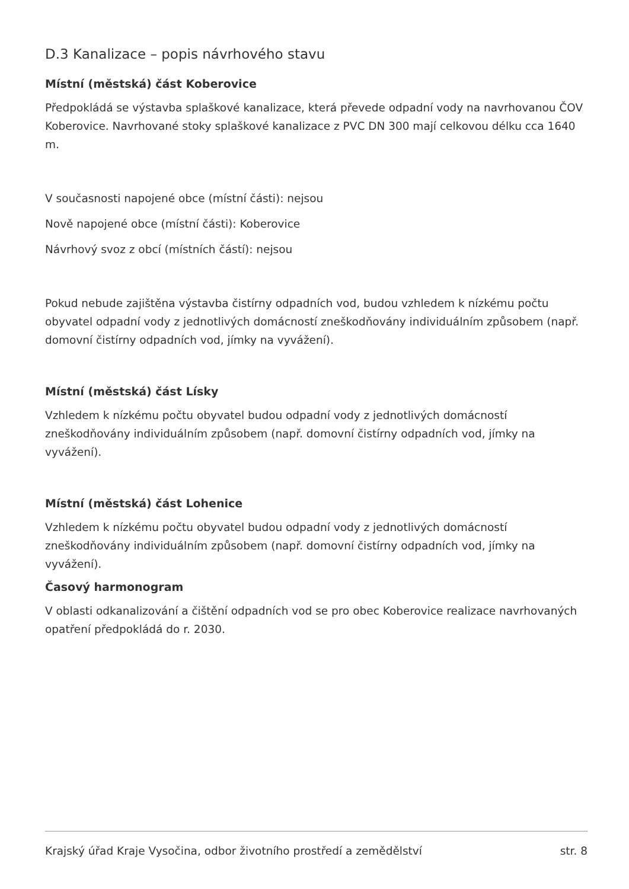D.3 Kanalizace – popis návrhového stavu
Místní (městská) část Koberovice
Předpokládá se výstavba splaškové kanalizace, která převede odpadní vody na navrhovanou ČOV Koberovice. Navrhované stoky splaškové kanalizace z PVC DN 300 mají celkovou délku cca 1640 m.
V současnosti napojené obce (místní části): nejsou
Nově napojené obce (místní části): Koberovice
Návrhový svoz z obcí (místních částí): nejsou
Pokud nebude zajištěna výstavba čistírny odpadních vod, budou vzhledem k nízkému počtu obyvatel odpadní vody z jednotlivých domácností zneškodňovány individuálním způsobem (např. domovní čistírny odpadních vod, jímky na vyvážení).
Místní (městská) část Lísky
Vzhledem k nízkému počtu obyvatel budou odpadní vody z jednotlivých domácností zneškodňovány individuálním způsobem (např. domovní čistírny odpadních vod, jímky na vyvážení).
Místní (městská) část Lohenice
Vzhledem k nízkému počtu obyvatel budou odpadní vody z jednotlivých domácností zneškodňovány individuálním způsobem (např. domovní čistírny odpadních vod, jímky na vyvážení).
Časový harmonogram
V oblasti odkanalizování a čištění odpadních vod se pro obec Koberovice realizace navrhovaných opatření předpokládá do r. 2030.
Krajský úřad Kraje Vysočina, odbor životního prostředí a zemědělství str. 8